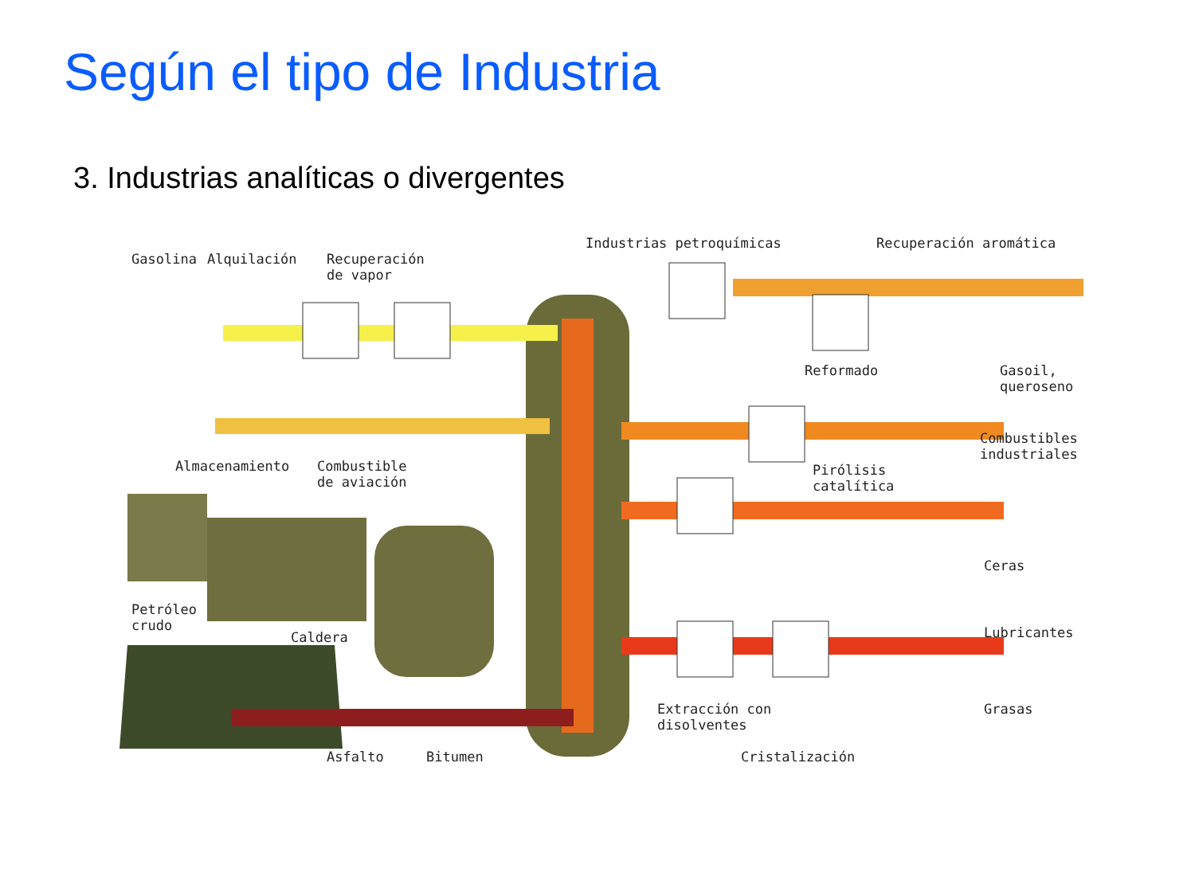Según el tipo de Industria
3. Industrias analíticas o divergentes
Gasolina Alquilación
Recuperación
de vapor
Industrias petroquímicas Recuperación aromática
Reformado
Gasoil,
queroseno
Combustibles
industriales
Almacenamiento
Combustible
de aviación
Pirólisis
catalítica
Ceras
Petróleo
crudo
Caldera Lubricantes
Extracción con
disolventes
Grasas
Asfalto Bitumen Cristalización